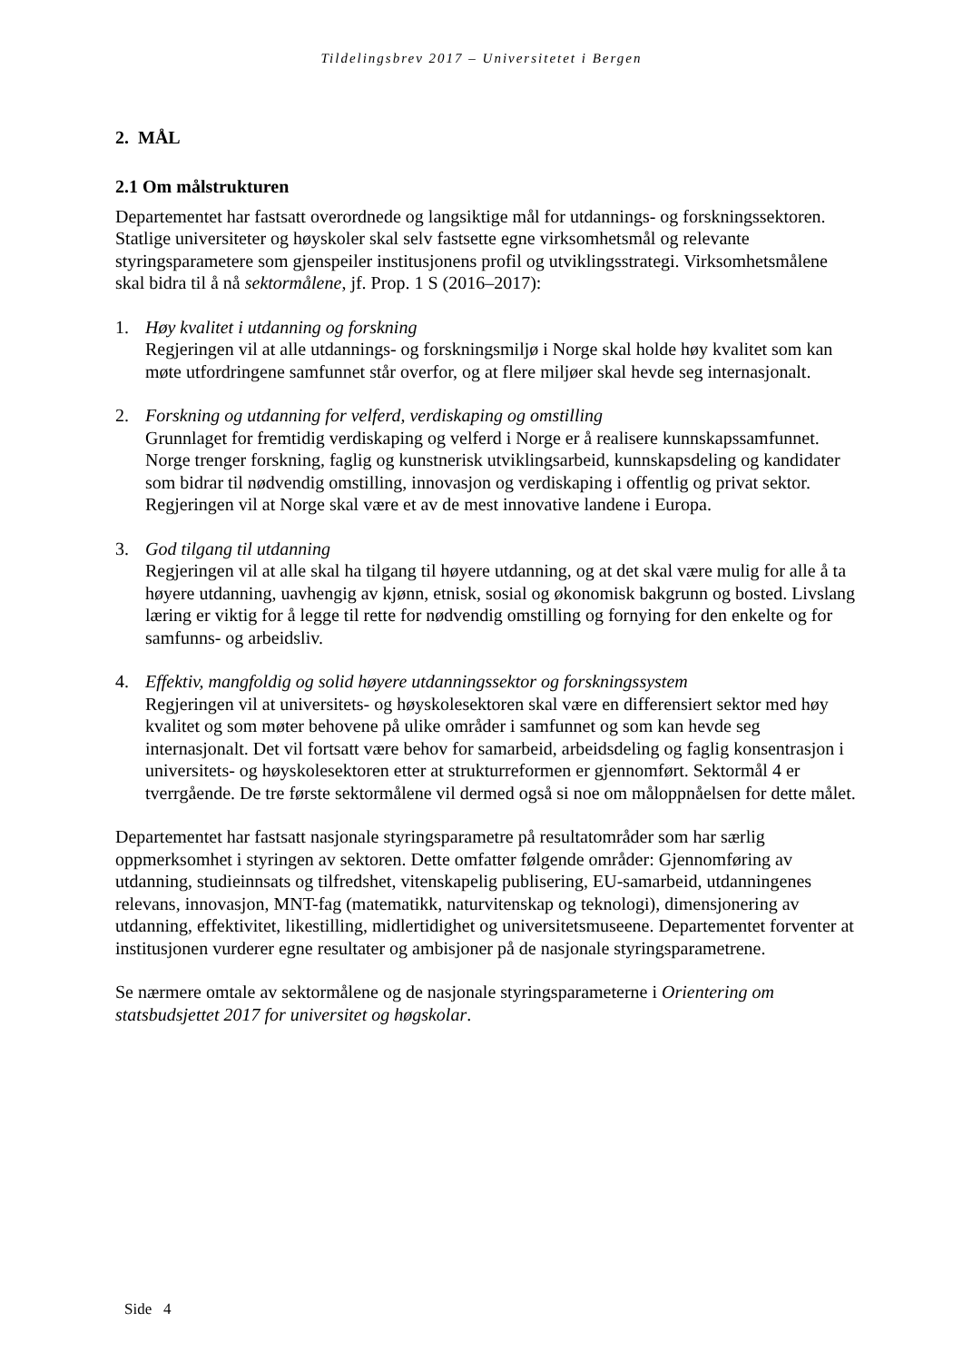Tildelingsbrev 2017 – Universitetet i Bergen
2. MÅL
2.1 Om målstrukturen
Departementet har fastsatt overordnede og langsiktige mål for utdannings- og forskningssektoren. Statlige universiteter og høyskoler skal selv fastsette egne virksomhetsmål og relevante styringsparametere som gjenspeiler institusjonens profil og utviklingsstrategi. Virksomhetsmålene skal bidra til å nå sektormålene, jf. Prop. 1 S (2016–2017):
1. Høy kvalitet i utdanning og forskning
Regjeringen vil at alle utdannings- og forskningsmiljø i Norge skal holde høy kvalitet som kan møte utfordringene samfunnet står overfor, og at flere miljøer skal hevde seg internasjonalt.
2. Forskning og utdanning for velferd, verdiskaping og omstilling
Grunnlaget for fremtidig verdiskaping og velferd i Norge er å realisere kunnskapssamfunnet. Norge trenger forskning, faglig og kunstnerisk utviklingsarbeid, kunnskapsdeling og kandidater som bidrar til nødvendig omstilling, innovasjon og verdiskaping i offentlig og privat sektor. Regjeringen vil at Norge skal være et av de mest innovative landene i Europa.
3. God tilgang til utdanning
Regjeringen vil at alle skal ha tilgang til høyere utdanning, og at det skal være mulig for alle å ta høyere utdanning, uavhengig av kjønn, etnisk, sosial og økonomisk bakgrunn og bosted. Livslang læring er viktig for å legge til rette for nødvendig omstilling og fornying for den enkelte og for samfunns- og arbeidsliv.
4. Effektiv, mangfoldig og solid høyere utdanningssektor og forskningssystem
Regjeringen vil at universitets- og høyskolesektoren skal være en differensiert sektor med høy kvalitet og som møter behovene på ulike områder i samfunnet og som kan hevde seg internasjonalt. Det vil fortsatt være behov for samarbeid, arbeidsdeling og faglig konsentrasjon i universitets- og høyskolesektoren etter at strukturreformen er gjennomført. Sektormål 4 er tverrgående. De tre første sektormålene vil dermed også si noe om måloppnåelsen for dette målet.
Departementet har fastsatt nasjonale styringsparametre på resultatområder som har særlig oppmerksomhet i styringen av sektoren. Dette omfatter følgende områder: Gjennomføring av utdanning, studieinnsats og tilfredshet, vitenskapelig publisering, EU-samarbeid, utdanningenes relevans, innovasjon, MNT-fag (matematikk, naturvitenskap og teknologi), dimensjonering av utdanning, effektivitet, likestilling, midlertidighet og universitetsmuseene. Departementet forventer at institusjonen vurderer egne resultater og ambisjoner på de nasjonale styringsparametrene.
Se nærmere omtale av sektormålene og de nasjonale styringsparameterne i Orientering om statsbudsjettet 2017 for universitet og høgskolar.
Side 4